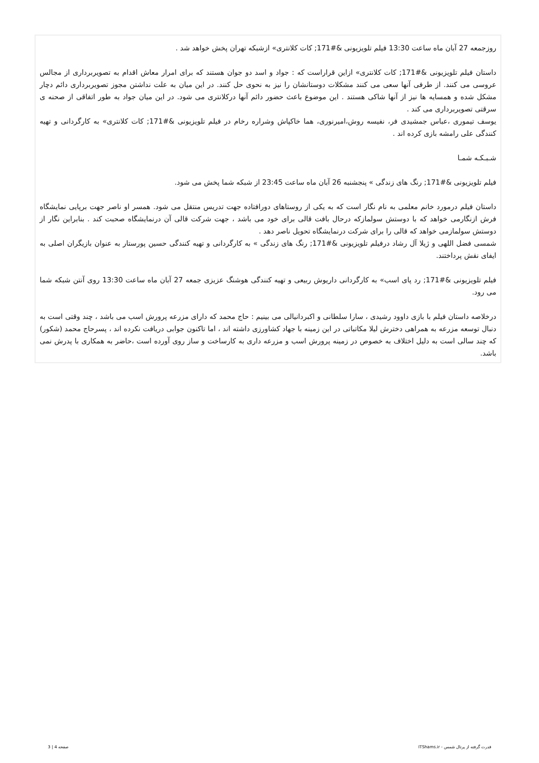روزجمعه 27 آبان ماه ساعت 13:30 فیلم تلویزیونی &#171; کات کلانتری» ازشبکه تهران پخش خواهد شد .
داستان فیلم تلویزیونی &#171; کات کلانتری» ازاین قراراست که : جواد و اسد دو جوان هستند که برای امرار معاش اقدام به تصویربرداری از مجالس عروسی می کنند. از طرفی آنها سعی می کنند مشکلات دوستانشان را نیز به نحوی حل کنند. در این میان به علت نداشتن مجوز تصویربرداری دائم دچار مشکل شده و همسایه ها نیز از آنها شاکی هستند . این موضوع باعث حضور دائم آنها درکلانتری می شود. در این میان جواد به طور اتفاقی از صحنه ی سرقتی تصویربرداری می کند .
یوسف تیموری ،عباس جمشیدی فر، نفیسه روش،امیرنوری، هما خاکپاش وشراره رخام در فیلم تلویزیونی &#171; کات کلانتری» به کارگردانی و تهیه کنندگی علی رامشه بازی کرده اند .
شـبـکـه شمـا
فیلم تلویزیونی &#171; رنگ های زندگی » پنجشنبه 26 آبان ماه ساعت 23:45 از شبکه شما پخش می شود.
داستان فیلم درمورد خانم معلمی به نام نگار است که به یکی از روستاهای دورافتاده جهت تدریس منتقل می شود. همسر او ناصر جهت برپایی نمایشگاه فرش ازنگارمی خواهد که با دوستش سولمازکه درحال بافت قالی برای خود می باشد ، جهت شرکت قالی آن درنمایشگاه صحبت کند . بنابراین نگار از دوستش سولمازمی خواهد که قالی را برای شرکت درنمایشگاه تحویل ناصر دهد .
شمسی فضل اللهی و ژیلا آل رشاد درفیلم تلویزیونی &#171; رنگ های زندگی » به کارگردانی و تهیه کنندگی حسین پورستار به عنوان بازیگران اصلی به ایفای نقش پرداختند.
فیلم تلویزیونی &#171; رد پای اسب» به کارگردانی داریوش ربیعی و تهیه کنندگی هوشنگ عزیزی جمعه 27 آبان ماه ساعت 13:30 روی آنتن شبکه شما می رود.
درخلاصه داستان فیلم با بازی داوود رشیدی ، سارا سلطانی و اکبردانیالی می بینیم : حاج محمد که دارای مزرعه پرورش اسب می باشد ، چند وقتی است به دنبال توسعه مزرعه به همراهی دخترش لیلا مکاتباتی در این زمینه با جهاد کشاورزی داشته اند ، اما تاکنون جوابی دریافت نکرده اند ، پسرحاج محمد (شکور) که چند سالی است به دلیل اختلاف به خصوص در زمینه پرورش اسب و مزرعه داری به کارساخت و ساز روی آورده است ،حاضر به همکاری با پدرش نمی باشد.
قدرت گرفته از پرتال شمس - ITShams.ir صفحه 4 | 3